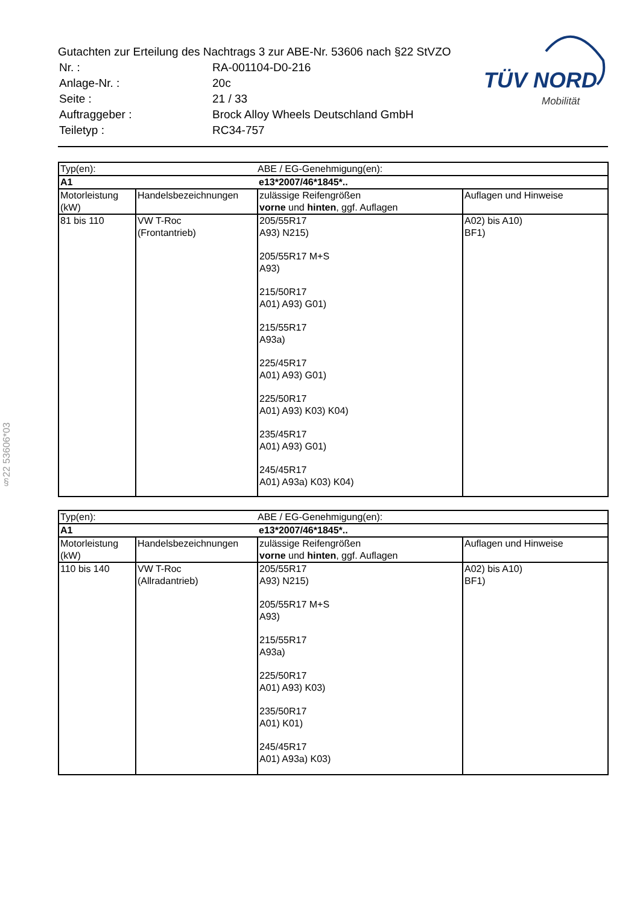Gutachten zur Erteilung des Nachtrags 3 zur ABE-Nr. 53606 nach §22 StVZO
| Nr. : | RA-001104-D0-216 |
| Anlage-Nr. : | 20c |
| Seite : | 21 / 33 |
| Auftraggeber : | Brock Alloy Wheels Deutschland GmbH |
| Teiletyp : | RC34-757 |
TÜV NORD
Mobilität
§22 53606*03
| Typ(en): | | ABE / EG-Genehmigung(en): | |
| A1 | | e13*2007/46*1845*.. | |
| Motorleistung (kW) | Handelsbezeichnungen | zulässige Reifengrößen vorne und hinten , ggf. Auflagen | Auflagen und Hinweise |
| 81 bis 110 | VW T-Roc (Frontantrieb) | 205/55R17 A93) N215) 205/55R17 M+S A93) 215/50R17 A01) A93) G01) 215/55R17 A93a) 225/45R17 A01) A93) G01) 225/50R17 A01) A93) K03) K04) 235/45R17 A01) A93) G01) 245/45R17 A01) A93a) K03) K04) | A02) bis A10) BF1) |
| Typ(en): | | ABE / EG-Genehmigung(en): | |
| A1 | | e13*2007/46*1845*.. | |
| Motorleistung (kW) | Handelsbezeichnungen | zulässige Reifengrößen vorne und hinten , ggf. Auflagen | Auflagen und Hinweise |
| 110 bis 140 | VW T-Roc (Allradantrieb) | 205/55R17 A93) N215) 205/55R17 M+S A93) 215/55R17 A93a) 225/50R17 A01) A93) K03) 235/50R17 A01) K01) 245/45R17 A01) A93a) K03) | A02) bis A10) BF1) |